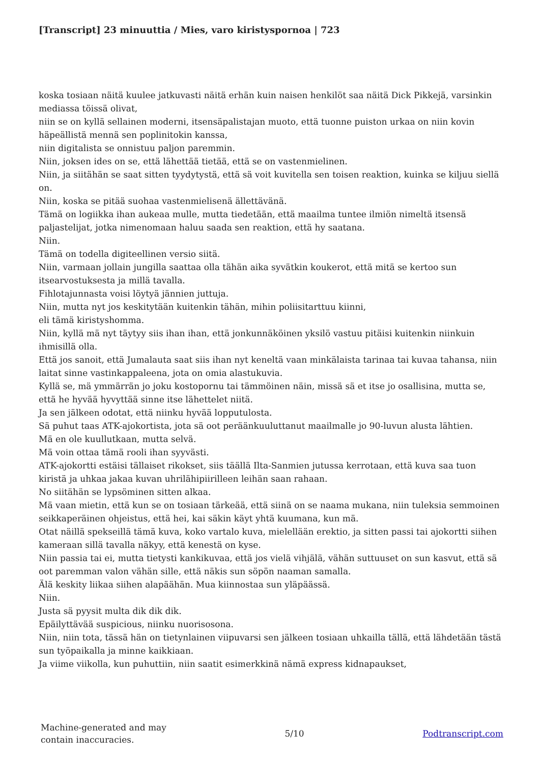[Transcript] 23 minuuttia / Mies, varo kiristyspornoa | 723
koska tosiaan näitä kuulee jatkuvasti näitä erhän kuin naisen henkilöt saa näitä Dick Pikkejä, varsinkin mediassa töissä olivat,
niin se on kyllä sellainen moderni, itsensäpalistajan muoto, että tuonne puiston urkaa on niin kovin häpeällistä mennä sen poplinitokin kanssa,
niin digitalista se onnistuu paljon paremmin.
Niin, joksen ides on se, että lähettää tietää, että se on vastenmielinen.
Niin, ja siitähän se saat sitten tyydytystä, että sä voit kuvitella sen toisen reaktion, kuinka se kiljuu siellä on.
Niin, koska se pitää suohaa vastenmielisenä ällettävänä.
Tämä on logiikka ihan aukeaa mulle, mutta tiedetään, että maailma tuntee ilmiön nimeltä itsensä paljastelijat, jotka nimenomaan haluu saada sen reaktion, että hy saatana.
Niin.
Tämä on todella digiteellinen versio siitä.
Niin, varmaan jollain jungilla saattaa olla tähän aika syvätkin koukerot, että mitä se kertoo sun itsearvostuksesta ja millä tavalla.
Fihlotajunnasta voisi löytyä jännien juttuja.
Niin, mutta nyt jos keskitytään kuitenkin tähän, mihin poliisitarttuu kiinni,
eli tämä kiristyshomma.
Niin, kyllä mä nyt täytyy siis ihan ihan, että jonkunnäköinen yksilö vastuu pitäisi kuitenkin niinkuin ihmisillä olla.
Että jos sanoit, että Jumalauta saat siis ihan nyt keneltä vaan minkälaista tarinaa tai kuvaa tahansa, niin laitat sinne vastinkappaleena, jota on omia alastukuvia.
Kyllä se, mä ymmärrän jo joku kostopornu tai tämmöinen näin, missä sä et itse jo osallisina, mutta se, että he hyvää hyvyttää sinne itse lähettelet niitä.
Ja sen jälkeen odotat, että niinku hyvää lopputulosta.
Sä puhut taas ATK-ajokortista, jota sä oot peräänkuuluttanut maailmalle jo 90-luvun alusta lähtien.
Mä en ole kuullutkaan, mutta selvä.
Mä voin ottaa tämä rooli ihan syyvästi.
ATK-ajokortti estäisi tällaiset rikokset, siis täällä Ilta-Sanmien jutussa kerrotaan, että kuva saa tuon kiristä ja uhkaa jakaa kuvan uhrilähipiirilleen leihän saan rahaan.
No siitähän se lypsöminen sitten alkaa.
Mä vaan mietin, että kun se on tosiaan tärkeää, että siinä on se naama mukana, niin tuleksia semmoinen seikkaperäinen ohjeistus, että hei, kai säkin käyt yhtä kuumana, kun mä.
Otat näillä spekseillä tämä kuva, koko vartalo kuva, mielellään erektio, ja sitten passi tai ajokortti siihen kameraan sillä tavalla näkyy, että kenestä on kyse.
Niin passia tai ei, mutta tietysti kankikuvaa, että jos vielä vihjälä, vähän suttuuset on sun kasvut, että sä oot paremman valon vähän sille, että näkis sun söpön naaman samalla.
Älä keskity liikaa siihen alapäähän. Mua kiinnostaa sun yläpäässä.
Niin.
Justa sä pyysit multa dik dik dik.
Epäilyttävää suspicious, niinku nuorisosona.
Niin, niin tota, tässä hän on tietynlainen viipuvarsi sen jälkeen tosiaan uhkailla tällä, että lähdetään tästä sun työpaikalla ja minne kaikkiaan.
Ja viime viikolla, kun puhuttiin, niin saatit esimerkkinä nämä express kidnapaukset,
Machine-generated and may
contain inaccuracies.
5/10 Podtranscript.com